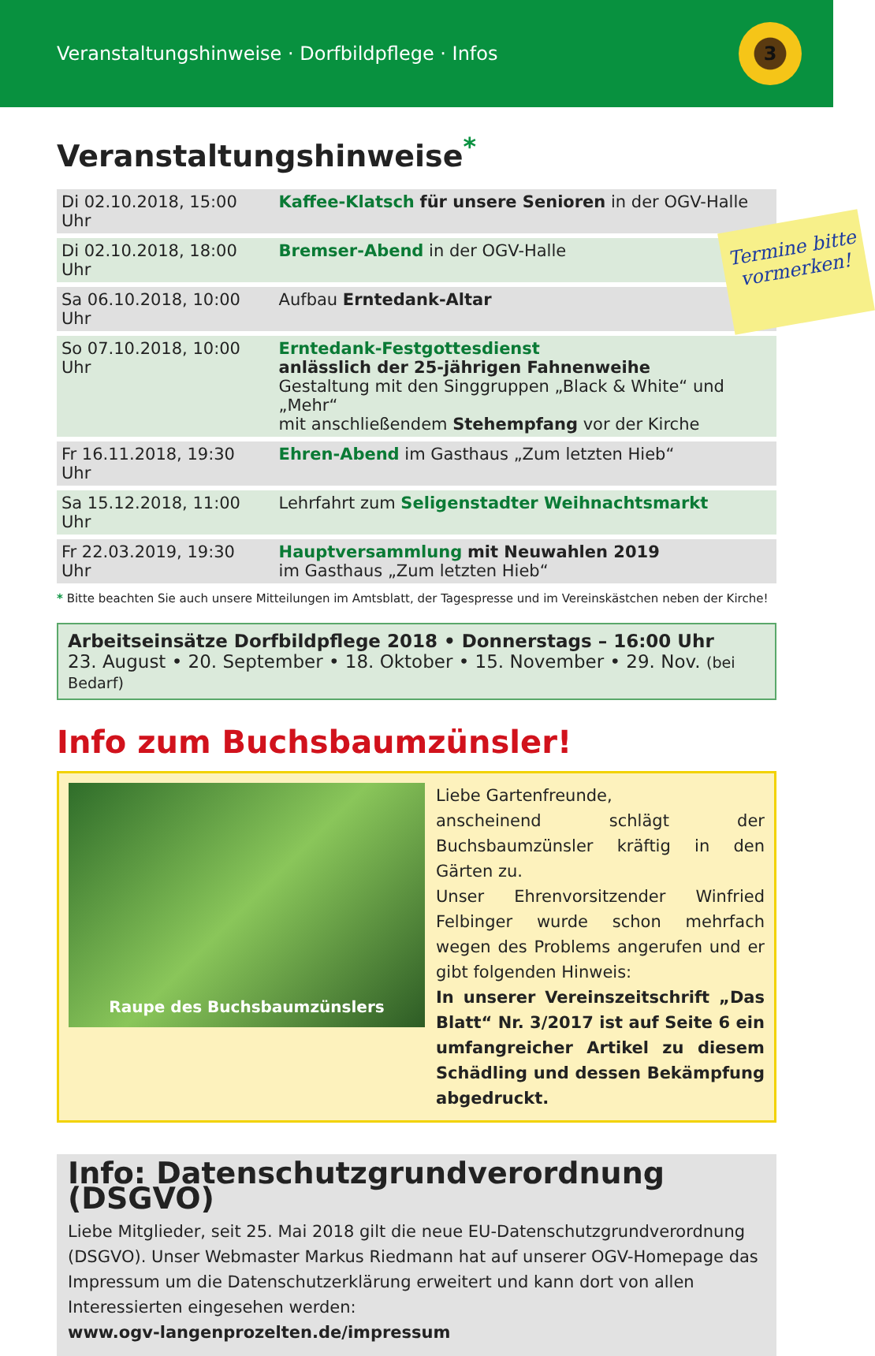Veranstaltungshinweise · Dorfbildpflege · Infos
3
Veranstaltungshinweise<sup>*</sup>
| Di 02.10.2018, 15:00 Uhr | Kaffee-Klatsch für unsere Senioren in der OGV-Halle |
| Di 02.10.2018, 18:00 Uhr | Bremser-Abend in der OGV-Halle |
| Sa 06.10.2018, 10:00 Uhr | Aufbau Erntedank-Altar |
| So 07.10.2018, 10:00 Uhr | Erntedank-Festgottesdienst anlässlich der 25-jährigen Fahnenweihe Gestaltung mit den Singgruppen „Black & White“ und „Mehr“ mit anschließendem Stehempfang vor der Kirche |
| Fr 16.11.2018, 19:30 Uhr | Ehren-Abend im Gasthaus „Zum letzten Hieb“ |
| Sa 15.12.2018, 11:00 Uhr | Lehrfahrt zum Seligenstadter Weihnachtsmarkt |
| Fr 22.03.2019, 19:30 Uhr | Hauptversammlung mit Neuwahlen 2019 im Gasthaus „Zum letzten Hieb“ |
* Bitte beachten Sie auch unsere Mitteilungen im Amtsblatt, der Tagespresse und im Vereinskästchen neben der Kirche!
Arbeitseinsätze Dorfbildpflege 2018 • Donnerstags – 16:00 Uhr
23. August • 20. September • 18. Oktober • 15. November • 29. Nov. (bei Bedarf)
Info zum Buchsbaumzünsler!
Raupe des Buchsbaumzünslers
Liebe Gartenfreunde,
anscheinend schlägt der Buchsbaumzünsler kräftig in den Gärten zu.
Unser Ehrenvorsitzender Winfried Felbinger wurde schon mehrfach wegen des Problems angerufen und er gibt folgenden Hinweis:
In unserer Vereinszeitschrift „Das Blatt“ Nr. 3/2017 ist auf Seite 6 ein umfangreicher Artikel zu diesem Schädling und dessen Bekämpfung abgedruckt.
Info: Datenschutzgrundverordnung (DSGVO)
Liebe Mitglieder, seit 25. Mai 2018 gilt die neue EU-Datenschutzgrundverordnung (DSGVO). Unser Webmaster Markus Riedmann hat auf unserer OGV-Homepage das Impressum um die Datenschutzerklärung erweitert und kann dort von allen Interessierten eingesehen werden:
www.ogv-langenprozelten.de/impressum
Termine bitte vormerken!